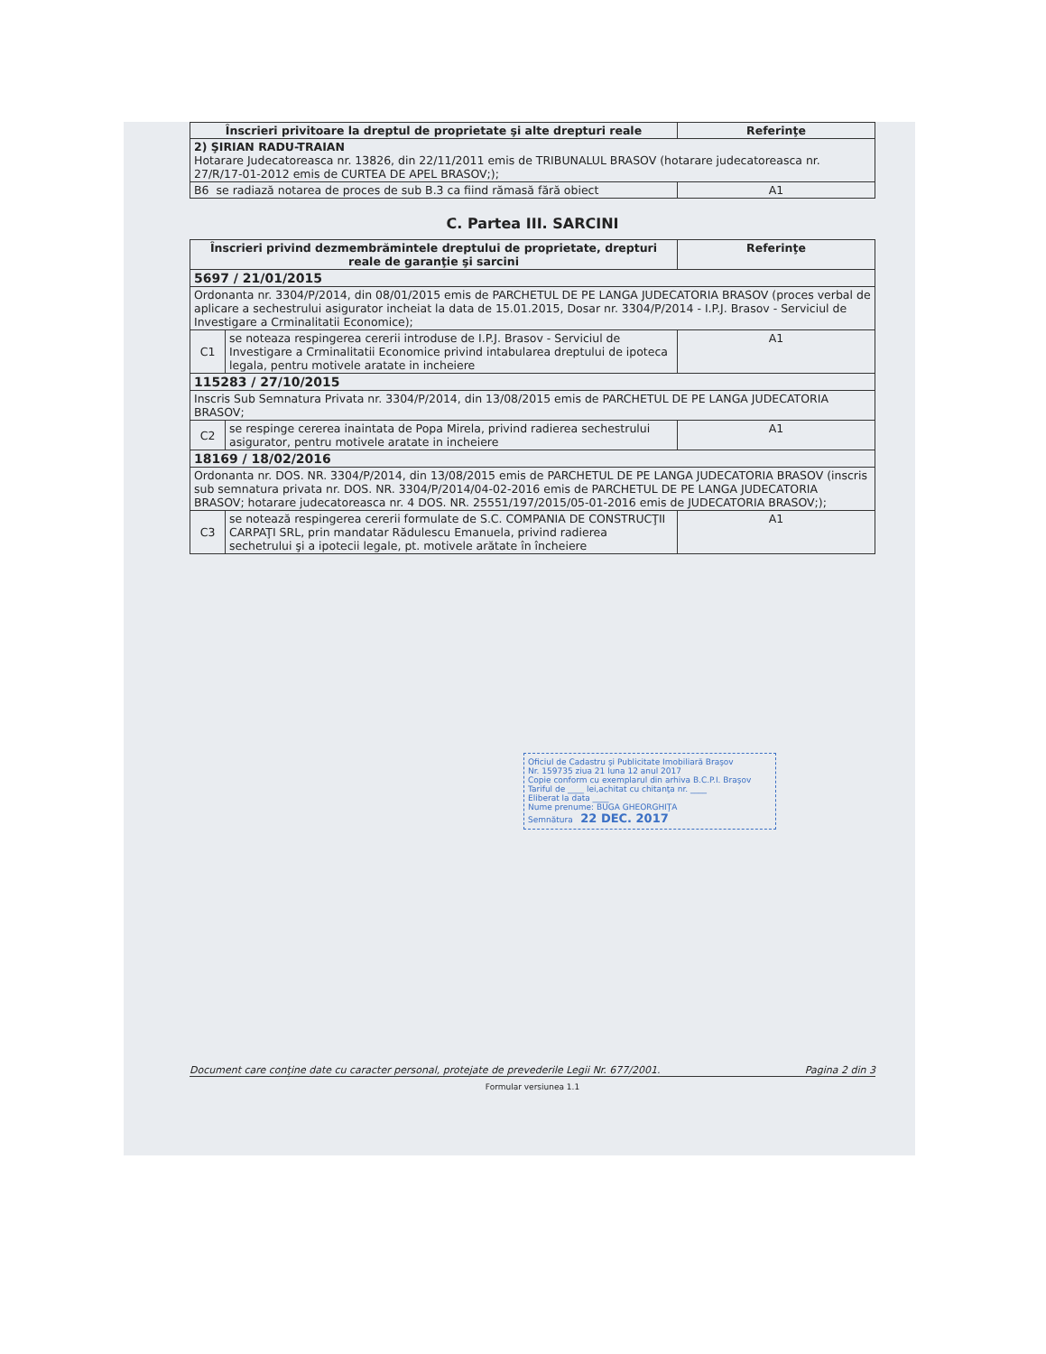| Înscrieri privitoare la dreptul de proprietate şi alte drepturi reale | Referinţe |
| --- | --- |
| 2) ŞIRIAN RADU-TRAIAN Hotarare Judecatoreasca nr. 13826, din 22/11/2011 emis de TRIBUNALUL BRASOV (hotarare judecatoreasca nr. 27/R/17-01-2012 emis de CURTEA DE APEL BRASOV;); | |
| B6 se radiază notarea de proces de sub B.3 ca fiind rămasă fără obiect | A1 |
C. Partea III. SARCINI
| Înscrieri privind dezmembrămintele dreptului de proprietate, drepturi reale de garanţie şi sarcini | | Referinţe |
| --- | --- | --- |
| 5697 / 21/01/2015 | | |
| Ordonanta nr. 3304/P/2014, din 08/01/2015 emis de PARCHETUL DE PE LANGA JUDECATORIA BRASOV (proces verbal de aplicare a sechestrului asigurator incheiat la data de 15.01.2015, Dosar nr. 3304/P/2014 - I.P.J. Brasov - Serviciul de Investigare a Crminalitatii Economice); | | |
| C1 | se noteaza respingerea cererii introduse de I.P.J. Brasov - Serviciul de Investigare a Crminalitatii Economice privind intabularea dreptului de ipoteca legala, pentru motivele aratate in incheiere | A1 |
| 115283 / 27/10/2015 | | |
| Inscris Sub Semnatura Privata nr. 3304/P/2014, din 13/08/2015 emis de PARCHETUL DE PE LANGA JUDECATORIA BRASOV; | | |
| C2 | se respinge cererea inaintata de Popa Mirela, privind radierea sechestrului asigurator, pentru motivele aratate in incheiere | A1 |
| 18169 / 18/02/2016 | | |
| Ordonanta nr. DOS. NR. 3304/P/2014, din 13/08/2015 emis de PARCHETUL DE PE LANGA JUDECATORIA BRASOV (inscris sub semnatura privata nr. DOS. NR. 3304/P/2014/04-02-2016 emis de PARCHETUL DE PE LANGA JUDECATORIA BRASOV; hotarare judecatoreasca nr. 4 DOS. NR. 25551/197/2015/05-01-2016 emis de JUDECATORIA BRASOV;); | | |
| C3 | se notează respingerea cererii formulate de S.C. COMPANIA DE CONSTRUCŢII CARPAŢI SRL, prin mandatar Rădulescu Emanuela, privind radierea sechetrului şi a ipotecii legale, pt. motivele arătate în încheiere | A1 |
Oficiul de Cadastru şi Publicitate Imobiliară Braşov
Nr. 159735 ziua 21 luna 12 anul 2017
Copie conform cu exemplarul din arhiva B.C.P.I. Braşov
Tariful de ____ lei,achitat cu chitanţa nr. ____
Eliberat la data ____
Nume prenume: BUGA GHEORGHIŢA
Semnătura 22 DEC. 2017
Document care conţine date cu caracter personal, protejate de prevederile Legii Nr. 677/2001. Pagina 2 din 3
Formular versiunea 1.1